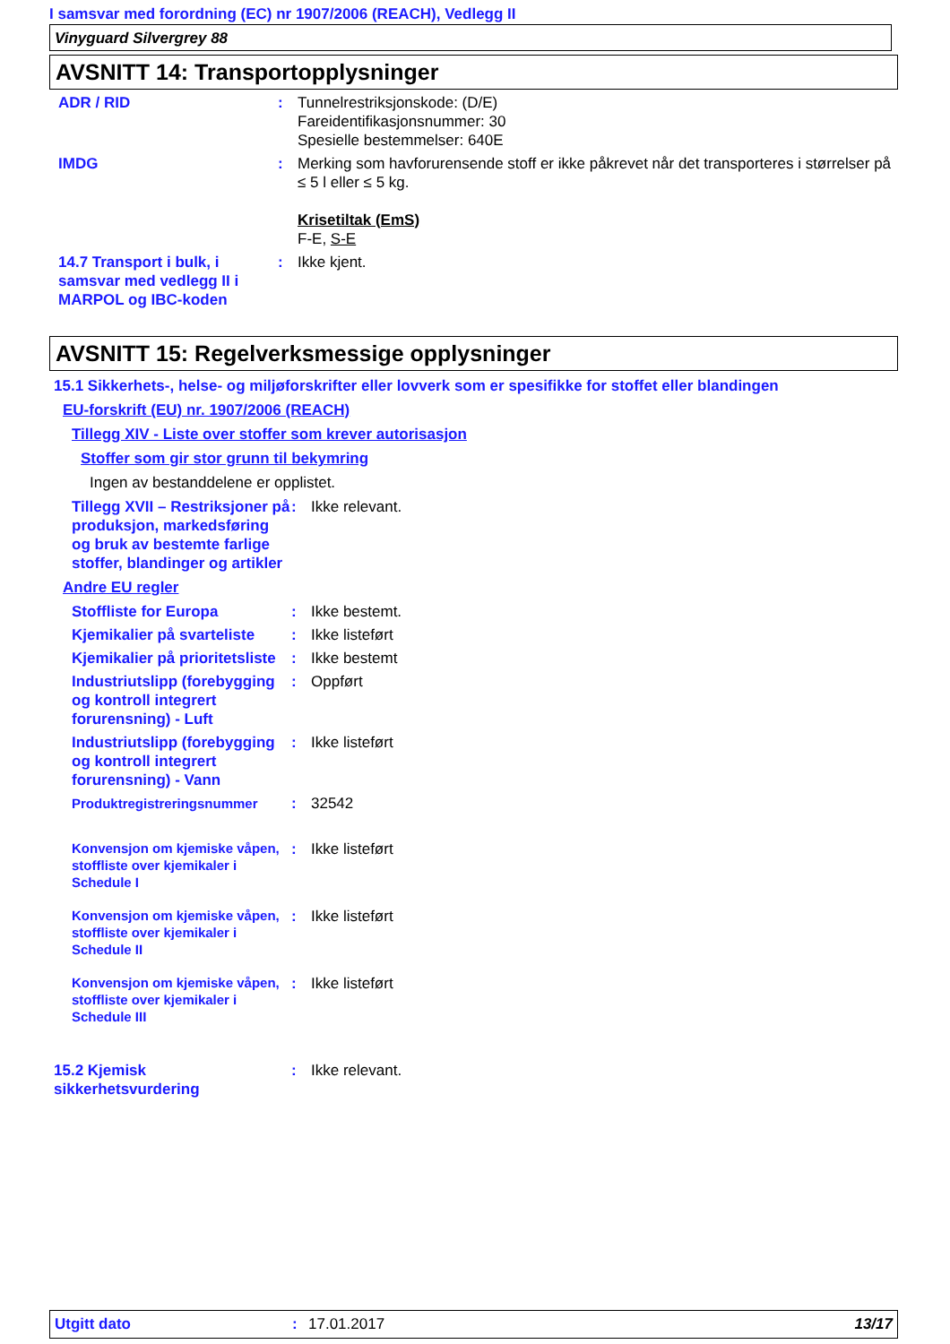I samsvar med forordning (EC) nr 1907/2006 (REACH), Vedlegg II
Vinyguard Silvergrey 88
AVSNITT 14: Transportopplysninger
ADR / RID : Tunnelrestriksjonskode: (D/E)
Fareidentifikasjonsnummer: 30
Spesielle bestemmelser: 640E
IMDG : Merking som havforurensende stoff er ikke påkrevet når det transporteres i størrelser på ≤ 5 l eller ≤ 5 kg.
Krisetiltak (EmS)
F-E, S-E
14.7 Transport i bulk, i samsvar med vedlegg II i MARPOL og IBC-koden
: Ikke kjent.
AVSNITT 15: Regelverksmessige opplysninger
15.1 Sikkerhets-, helse- og miljøforskrifter eller lovverk som er spesifikke for stoffet eller blandingen
EU-forskrift (EU) nr. 1907/2006 (REACH)
Tillegg XIV - Liste over stoffer som krever autorisasjon
Stoffer som gir stor grunn til bekymring
Ingen av bestanddelene er opplistet.
Tillegg XVII – Restriksjoner på produksjon, markedsføring og bruk av bestemte farlige stoffer, blandinger og artikler
: Ikke relevant.
Andre EU regler
Stoffliste for Europa : Ikke bestemt.
Kjemikalier på svarteliste
: Ikke listeført
Kjemikalier på prioritetsliste
: Ikke bestemt
Industriutslipp (forebygging og kontroll integrert forurensning) - Luft
: Oppført
Industriutslipp (forebygging og kontroll integrert forurensning) - Vann
: Ikke listeført
Produktregistreringsnummer : 32542
Konvensjon om kjemiske våpen, stoffliste over kjemikaler i Schedule I
: Ikke listeført
Konvensjon om kjemiske våpen, stoffliste over kjemikaler i Schedule II
: Ikke listeført
Konvensjon om kjemiske våpen, stoffliste over kjemikaler i Schedule III
: Ikke listeført
15.2 Kjemisk
sikkerhetsvurdering
: Ikke relevant.
Utgitt dato: 17.01.2017 13/17